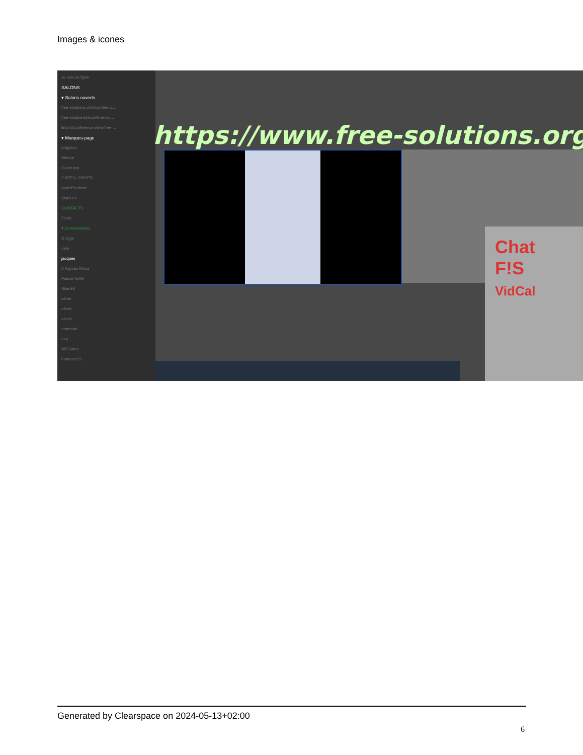Images & icones
Je suis en ligne
SALONS
▾ Salons ouverts
free-solutions.ch@conferenc...
free-solutions@conference....
linux@conference.www.free-...
▾ Marques-page
angrytux
Disroot
Gajim.org
GREEN_SPIDER
IgniteRealtime
Siacs.eu
CONTACTS
Filtrer
▾ Conversations
D Oger
dele
jacques
3 Kayvan Mirza
Pascal Kotte
Skarlett
alban
albert
alexis
armando
axg
Bill Gates
bramucci S
https://www.free-solutions.org/
Chat
F!S
VidCal
Generated by Clearspace on 2024-05-13+02:00
6